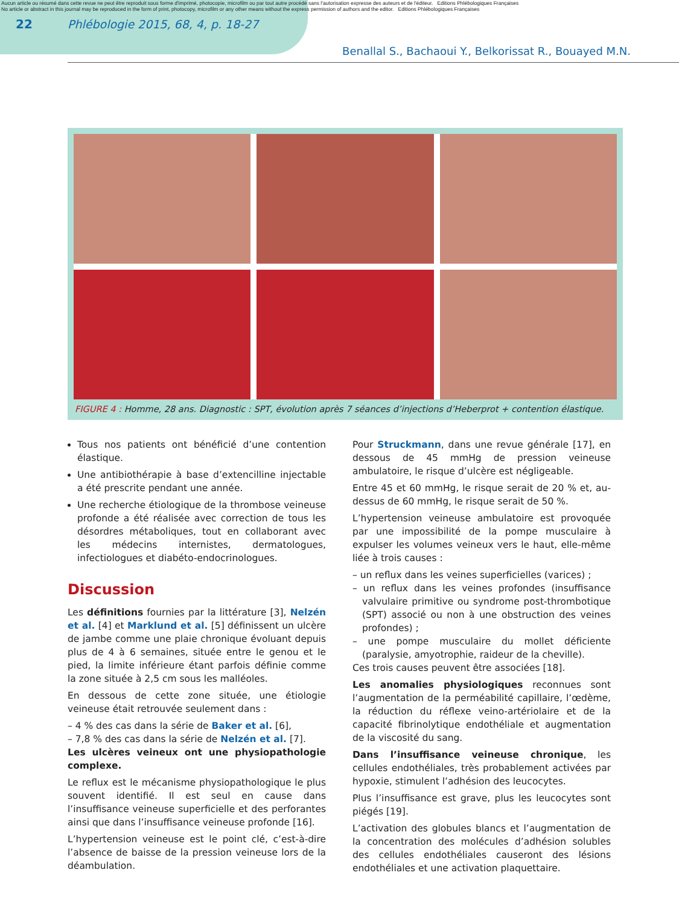Aucun article ou résumé dans cette revue ne peut être reproduit sous forme d'imprimé, photocopie, microfilm ou par tout autre procédé sans l'autorisation expresse des auteurs et de l'éditeur. Editions Phlébologiques Françaises
No article or abstract in this journal may be reproduced in the form of print, photocopy, microfilm or any other means without the express permission of authors and the editor. Editions Phlébologiques Françaises
22 Phlébologie 2015, 68, 4, p. 18-27
Benallal S., Bachaoui Y., Belkorissat R., Bouayed M.N.
FIGURE 4 : Homme, 28 ans. Diagnostic : SPT, évolution après 7 séances d’injections d’Heberprot + contention élastique.
Tous nos patients ont bénéficié d’une contention élastique.
Une antibiothérapie à base d’extencilline injectable a été prescrite pendant une année.
Une recherche étiologique de la thrombose veineuse profonde a été réalisée avec correction de tous les désordres métaboliques, tout en collaborant avec les médecins internistes, dermatologues, infectiologues et diabéto-endocrinologues.
Discussion
Les définitions fournies par la littérature [3], Nelzén et al. [4] et Marklund et al. [5] définissent un ulcère de jambe comme une plaie chronique évoluant depuis plus de 4 à 6 semaines, située entre le genou et le pied, la limite inférieure étant parfois définie comme la zone située à 2,5 cm sous les malléoles.
En dessous de cette zone située, une étiologie veineuse était retrouvée seulement dans :
– 4 % des cas dans la série de Baker et al. [6],
– 7,8 % des cas dans la série de Nelzén et al. [7].
Les ulcères veineux ont une physiopathologie complexe.
Le reflux est le mécanisme physiopathologique le plus souvent identifié. Il est seul en cause dans l’insuffisance veineuse superficielle et des perforantes ainsi que dans l’insuffisance veineuse profonde [16].
L’hypertension veineuse est le point clé, c’est-à-dire l’absence de baisse de la pression veineuse lors de la déambulation.
Pour Struckmann, dans une revue générale [17], en dessous de 45 mmHg de pression veineuse ambulatoire, le risque d’ulcère est négligeable.
Entre 45 et 60 mmHg, le risque serait de 20 % et, au-dessus de 60 mmHg, le risque serait de 50 %.
L’hypertension veineuse ambulatoire est provoquée par une impossibilité de la pompe musculaire à expulser les volumes veineux vers le haut, elle-même liée à trois causes :
– un reflux dans les veines superficielles (varices) ;
– un reflux dans les veines profondes (insuffisance valvulaire primitive ou syndrome post-thrombotique (SPT) associé ou non à une obstruction des veines profondes) ;
– une pompe musculaire du mollet déficiente (paralysie, amyotrophie, raideur de la cheville).
Ces trois causes peuvent être associées [18].
Les anomalies physiologiques reconnues sont l’augmentation de la perméabilité capillaire, l’œdème, la réduction du réflexe veino-artériolaire et de la capacité fibrinolytique endothéliale et augmentation de la viscosité du sang.
Dans l’insuffisance veineuse chronique, les cellules endothéliales, très probablement activées par hypoxie, stimulent l’adhésion des leucocytes.
Plus l’insuffisance est grave, plus les leucocytes sont piégés [19].
L’activation des globules blancs et l’augmentation de la concentration des molécules d’adhésion solubles des cellules endothéliales causeront des lésions endothéliales et une activation plaquettaire.